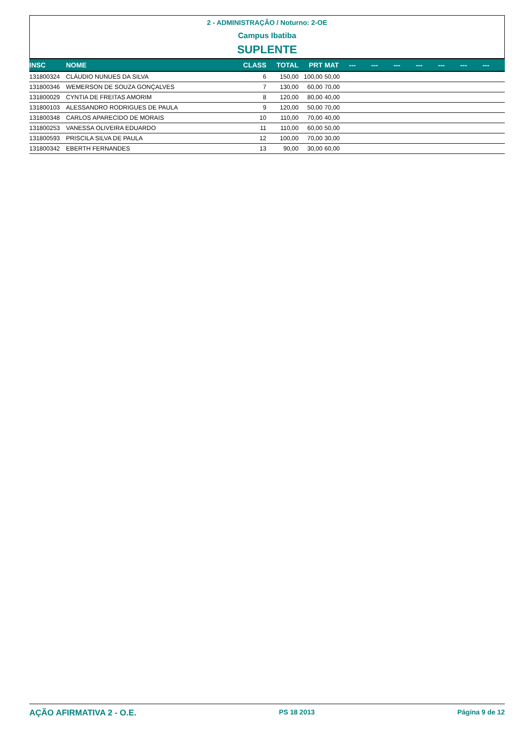2 - ADMINISTRAÇÃO / Noturno: 2-OE
Campus Ibatiba
SUPLENTE
| INSC | NOME | CLASS | TOTAL | PRT | MAT | --- | --- | --- | --- | --- | --- | --- |
| --- | --- | --- | --- | --- | --- | --- | --- | --- | --- | --- | --- | --- |
| 131800324 | CLÁUDIO NUNUES DA SILVA | 6 | 150,00 | 100,00 | 50,00 | | | | | | | |
| 131800346 | WEMERSON DE SOUZA GONÇALVES | 7 | 130,00 | 60,00 | 70,00 | | | | | | | |
| 131800029 | CYNTIA DE FREITAS AMORIM | 8 | 120,00 | 80,00 | 40,00 | | | | | | | |
| 131800103 | ALESSANDRO RODRIGUES DE PAULA | 9 | 120,00 | 50,00 | 70,00 | | | | | | | |
| 131800348 | CARLOS APARECIDO DE MORAIS | 10 | 110,00 | 70,00 | 40,00 | | | | | | | |
| 131800253 | VANESSA OLIVEIRA EDUARDO | 11 | 110,00 | 60,00 | 50,00 | | | | | | | |
| 131800593 | PRISCILA SILVA DE PAULA | 12 | 100,00 | 70,00 | 30,00 | | | | | | | |
| 131800342 | EBERTH FERNANDES | 13 | 90,00 | 30,00 | 60,00 | | | | | | | |
AÇÃO AFIRMATIVA 2 - O.E. PS 18 2013 Página 9 de 12